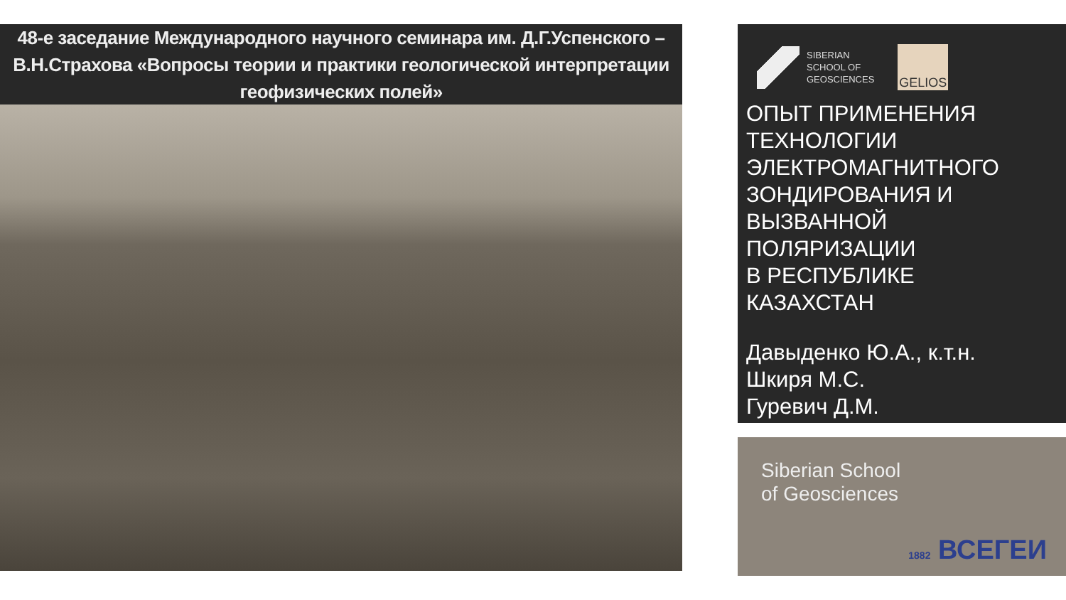48-е заседание Международного научного семинара им. Д.Г.Успенского –
В.Н.Страхова «Вопросы теории и практики геологической интерпретации
геофизических полей»
SIBERIAN
SCHOOL OF
GEOSCIENCES
GELIOS
ОПЫТ ПРИМЕНЕНИЯ
ТЕХНОЛОГИИ
ЭЛЕКТРОМАГНИТНОГО
ЗОНДИРОВАНИЯ И
ВЫЗВАННОЙ
ПОЛЯРИЗАЦИИ
В РЕСПУБЛИКЕ
КАЗАХСТАН
Давыденко Ю.А., к.т.н.
Шкиря М.С.
Гуревич Д.М.
Siberian School
of Geosciences
1882 ВСЕГЕИ